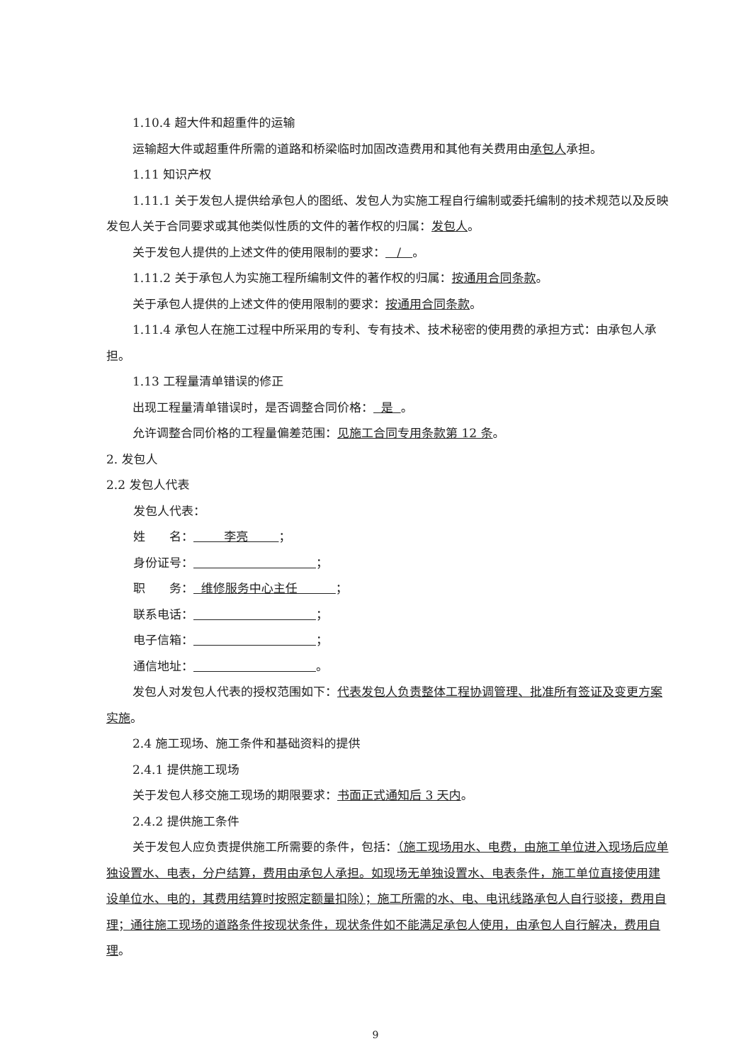1.10.4 超大件和超重件的运输
运输超大件或超重件所需的道路和桥梁临时加固改造费用和其他有关费用由承包人承担。
1.11 知识产权
1.11.1 关于发包人提供给承包人的图纸、发包人为实施工程自行编制或委托编制的技术规范以及反映发包人关于合同要求或其他类似性质的文件的著作权的归属：发包人。
关于发包人提供的上述文件的使用限制的要求： / 。
1.11.2 关于承包人为实施工程所编制文件的著作权的归属：按通用合同条款。
关于承包人提供的上述文件的使用限制的要求：按通用合同条款。
1.11.4 承包人在施工过程中所采用的专利、专有技术、技术秘密的使用费的承担方式：由承包人承担。
1.13 工程量清单错误的修正
出现工程量清单错误时，是否调整合同价格： 是 。
允许调整合同价格的工程量偏差范围：见施工合同专用条款第 12 条。
2. 发包人
2.2 发包人代表
发包人代表：
姓　　名： 李亮 ；
身份证号： ；
职　　务： 维修服务中心主任 ；
联系电话： ；
电子信箱： ；
通信地址： 。
发包人对发包人代表的授权范围如下：代表发包人负责整体工程协调管理、批准所有签证及变更方案实施。
2.4 施工现场、施工条件和基础资料的提供
2.4.1 提供施工现场
关于发包人移交施工现场的期限要求：书面正式通知后 3 天内。
2.4.2 提供施工条件
关于发包人应负责提供施工所需要的条件，包括：（施工现场用水、电费，由施工单位进入现场后应单独设置水、电表，分户结算，费用由承包人承担。如现场无单独设置水、电表条件，施工单位直接使用建设单位水、电的，其费用结算时按照定额量扣除）；施工所需的水、电、电讯线路承包人自行驳接，费用自理；通往施工现场的道路条件按现状条件，现状条件如不能满足承包人使用，由承包人自行解决，费用自理。
9